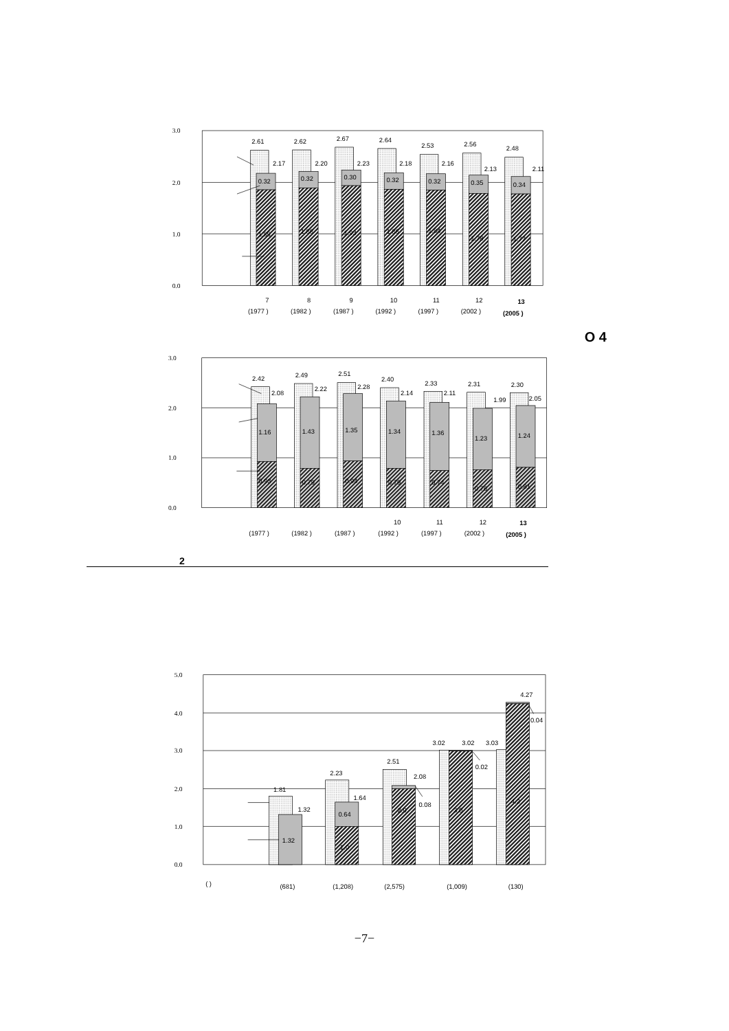3.0
2.0
1.0
0.0
2.61
2.62
2.67
2.64
2.53
2.56
2.48
2.17
2.20
2.23
2.18
2.16
2.13
2.11
0.32
0.32
0.30
0.32
0.32
0.35
0.34
1.85
1.88
1.93
1.86
1.84
1.78
1.77
7
8
9
10
11
12
(1977 )
(1982 )
(1987 )
(1992 )
(1997 )
(2002 )
13
(2005 )
O 4
3.0
2.0
1.0
0.0
2.42
2.49
2.51
2.40
2.33
2.31
2.30
2.08
2.22
2.28
2.14
2.11
1.99
2.05
1.16
1.43
1.35
1.34
1.36
1.23
1.24
0.93
0.79
0.94
0.79
0.74
0.76
0.81
10
11
12
(1977 )
(1982 )
(1987 )
(1992 )
(1997 )
(2002 )
13
(2005 )
2
5.0
4.0
3.0
2.0
1.0
0.0
1.81
1.32
1.32
2.23
1.64
0.64
1.0
2.51
2.08
0.08
2.0
3.02
3.02
3.03
0.02
3.0
4.27
0.04
4.2
( )
(681)
(1,208)
(2,575)
(1,009)
(130)
−7−